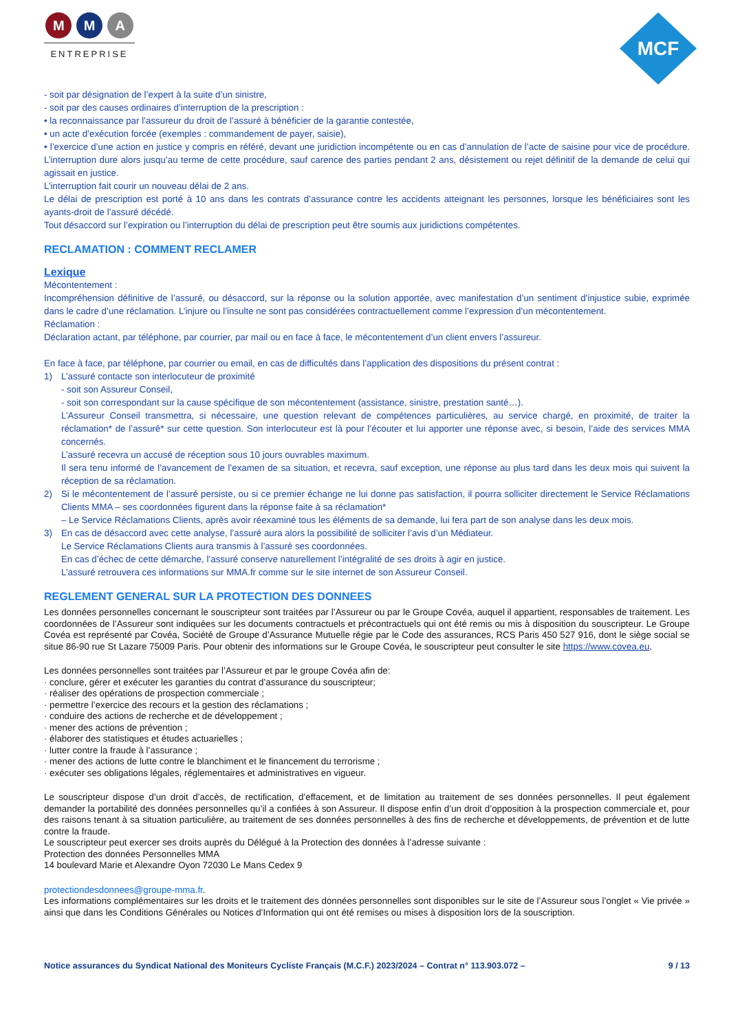M M A
ENTREPRISE
MCF
- soit par désignation de l’expert à la suite d’un sinistre,
- soit par des causes ordinaires d’interruption de la prescription :
• la reconnaissance par l’assureur du droit de l’assuré à bénéficier de la garantie contestée,
• un acte d’exécution forcée (exemples : commandement de payer, saisie),
• l’exercice d’une action en justice y compris en référé, devant une juridiction incompétente ou en cas d’annulation de l’acte de saisine pour vice de procédure. L’interruption dure alors jusqu’au terme de cette procédure, sauf carence des parties pendant 2 ans, désistement ou rejet définitif de la demande de celui qui agissait en justice.
L’interruption fait courir un nouveau délai de 2 ans.
Le délai de prescription est porté à 10 ans dans les contrats d’assurance contre les accidents atteignant les personnes, lorsque les bénéficiaires sont les ayants-droit de l’assuré décédé.
Tout désaccord sur l’expiration ou l’interruption du délai de prescription peut être soumis aux juridictions compétentes.
RECLAMATION : COMMENT RECLAMER
Lexique
Mécontentement :
Incompréhension définitive de l’assuré, ou désaccord, sur la réponse ou la solution apportée, avec manifestation d’un sentiment d’injustice subie, exprimée dans le cadre d’une réclamation. L’injure ou l’insulte ne sont pas considérées contractuellement comme l’expression d’un mécontentement.
Réclamation :
Déclaration actant, par téléphone, par courrier, par mail ou en face à face, le mécontentement d’un client envers l’assureur.
En face à face, par téléphone, par courrier ou email, en cas de difficultés dans l’application des dispositions du présent contrat :
1) L’assuré contacte son interlocuteur de proximité
- soit son Assureur Conseil,
- soit son correspondant sur la cause spécifique de son mécontentement (assistance, sinistre, prestation santé…).
L’Assureur Conseil transmettra, si nécessaire, une question relevant de compétences particulières, au service chargé, en proximité, de traiter la réclamation* de l’assuré* sur cette question. Son interlocuteur est là pour l’écouter et lui apporter une réponse avec, si besoin, l’aide des services MMA concernés.
L’assuré recevra un accusé de réception sous 10 jours ouvrables maximum.
Il sera tenu informé de l’avancement de l’examen de sa situation, et recevra, sauf exception, une réponse au plus tard dans les deux mois qui suivent la réception de sa réclamation.
2) Si le mécontentement de l’assuré persiste, ou si ce premier échange ne lui donne pas satisfaction, il pourra solliciter directement le Service Réclamations Clients MMA – ses coordonnées figurent dans la réponse faite à sa réclamation*
– Le Service Réclamations Clients, après avoir réexaminé tous les éléments de sa demande, lui fera part de son analyse dans les deux mois.
3) En cas de désaccord avec cette analyse, l’assuré aura alors la possibilité de solliciter l’avis d’un Médiateur.
Le Service Réclamations Clients aura transmis à l’assuré ses coordonnées.
En cas d’échec de cette démarche, l’assuré conserve naturellement l’intégralité de ses droits à agir en justice.
L’assuré retrouvera ces informations sur MMA.fr comme sur le site internet de son Assureur Conseil.
REGLEMENT GENERAL SUR LA PROTECTION DES DONNEES
Les données personnelles concernant le souscripteur sont traitées par l’Assureur ou par le Groupe Covéa, auquel il appartient, responsables de traitement. Les coordonnées de l’Assureur sont indiquées sur les documents contractuels et précontractuels qui ont été remis ou mis à disposition du souscripteur. Le Groupe Covéa est représenté par Covéa, Société de Groupe d’Assurance Mutuelle régie par le Code des assurances, RCS Paris 450 527 916, dont le siège social se situe 86-90 rue St Lazare 75009 Paris. Pour obtenir des informations sur le Groupe Covéa, le souscripteur peut consulter le site https://www.covea.eu.
Les données personnelles sont traitées par l’Assureur et par le groupe Covéa afin de:
· conclure, gérer et exécuter les garanties du contrat d’assurance du souscripteur;
· réaliser des opérations de prospection commerciale ;
· permettre l’exercice des recours et la gestion des réclamations ;
· conduire des actions de recherche et de développement ;
· mener des actions de prévention ;
· élaborer des statistiques et études actuarielles ;
· lutter contre la fraude à l’assurance ;
· mener des actions de lutte contre le blanchiment et le financement du terrorisme ;
· exécuter ses obligations légales, réglementaires et administratives en vigueur.
Le souscripteur dispose d’un droit d’accès, de rectification, d’effacement, et de limitation au traitement de ses données personnelles. Il peut également demander la portabilité des données personnelles qu’il a confiées à son Assureur. Il dispose enfin d’un droit d’opposition à la prospection commerciale et, pour des raisons tenant à sa situation particulière, au traitement de ses données personnelles à des fins de recherche et développements, de prévention et de lutte contre la fraude.
Le souscripteur peut exercer ses droits auprès du Délégué à la Protection des données à l’adresse suivante :
Protection des données Personnelles MMA
14 boulevard Marie et Alexandre Oyon 72030 Le Mans Cedex 9
protectiondesdonnees@groupe-mma.fr.
Les informations complémentaires sur les droits et le traitement des données personnelles sont disponibles sur le site de l’Assureur sous l’onglet « Vie privée » ainsi que dans les Conditions Générales ou Notices d’Information qui ont été remises ou mises à disposition lors de la souscription.
Notice assurances du Syndicat National des Moniteurs Cycliste Français (M.C.F.) 2023/2024 – Contrat n° 113.903.072 – 9 / 13